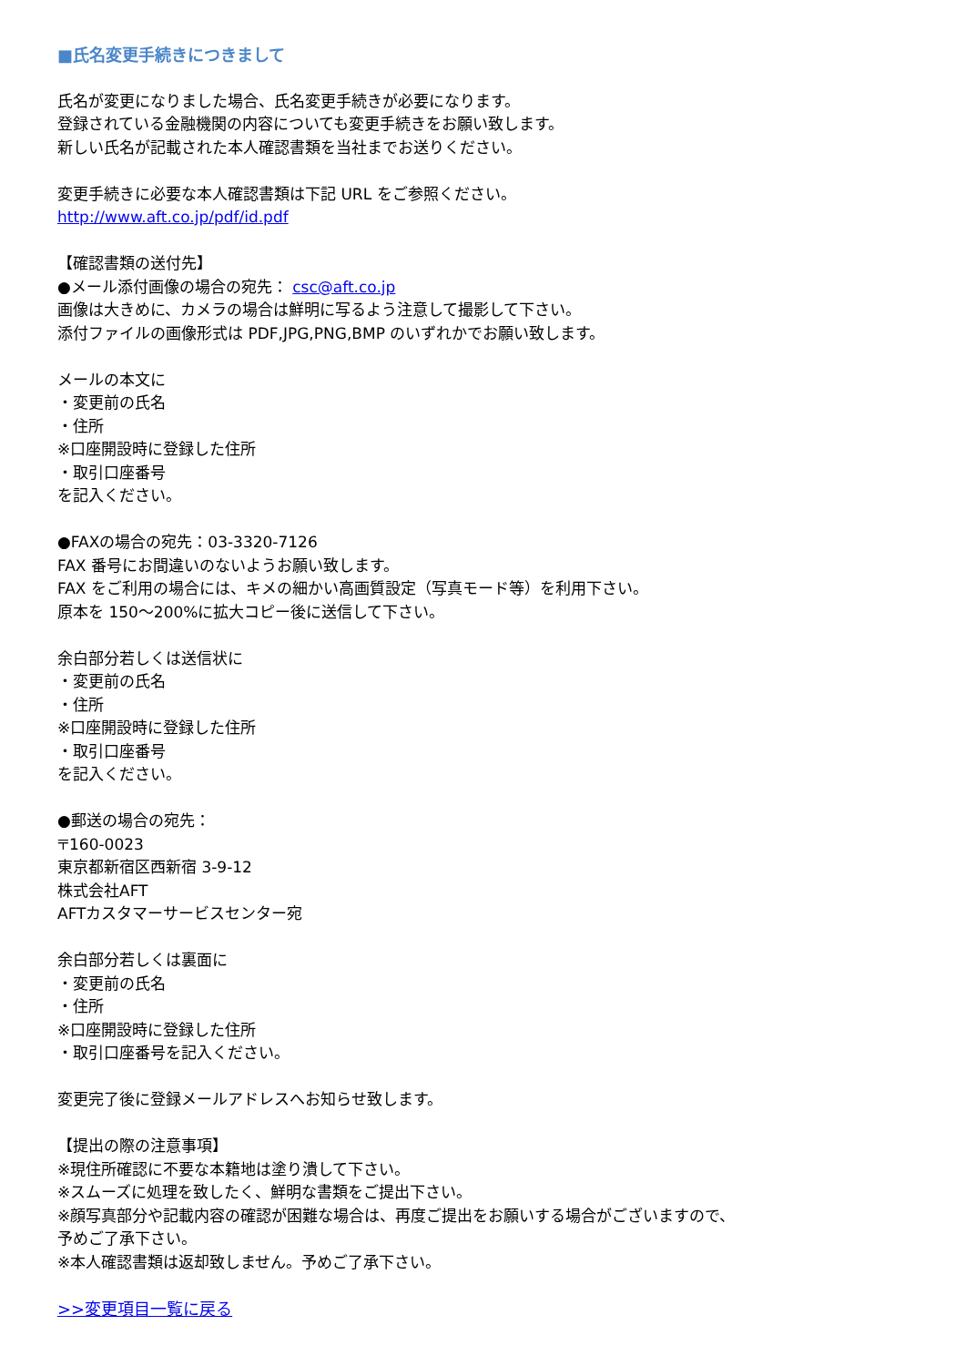■氏名変更手続きにつきまして
氏名が変更になりました場合、氏名変更手続きが必要になります。
登録されている金融機関の内容についても変更手続きをお願い致します。
新しい氏名が記載された本人確認書類を当社までお送りください。
変更手続きに必要な本人確認書類は下記 URL をご参照ください。
http://www.aft.co.jp/pdf/id.pdf
【確認書類の送付先】
●メール添付画像の場合の宛先： csc@aft.co.jp
画像は大きめに、カメラの場合は鮮明に写るよう注意して撮影して下さい。
添付ファイルの画像形式は PDF,JPG,PNG,BMP のいずれかでお願い致します。
メールの本文に
・変更前の氏名
・住所
※口座開設時に登録した住所
・取引口座番号
を記入ください。
●FAXの場合の宛先：03-3320-7126
FAX 番号にお間違いのないようお願い致します。
FAX をご利用の場合には、キメの細かい高画質設定（写真モード等）を利用下さい。
原本を 150～200%に拡大コピー後に送信して下さい。
余白部分若しくは送信状に
・変更前の氏名
・住所
※口座開設時に登録した住所
・取引口座番号
を記入ください。
●郵送の場合の宛先：
〒160-0023
東京都新宿区西新宿 3-9-12
株式会社AFT
AFTカスタマーサービスセンター宛
余白部分若しくは裏面に
・変更前の氏名
・住所
※口座開設時に登録した住所
・取引口座番号を記入ください。
変更完了後に登録メールアドレスへお知らせ致します。
【提出の際の注意事項】
※現住所確認に不要な本籍地は塗り潰して下さい。
※スムーズに処理を致したく、鮮明な書類をご提出下さい。
※顔写真部分や記載内容の確認が困難な場合は、再度ご提出をお願いする場合がございますので、
予めご了承下さい。
※本人確認書類は返却致しません。予めご了承下さい。
>>変更項目一覧に戻る